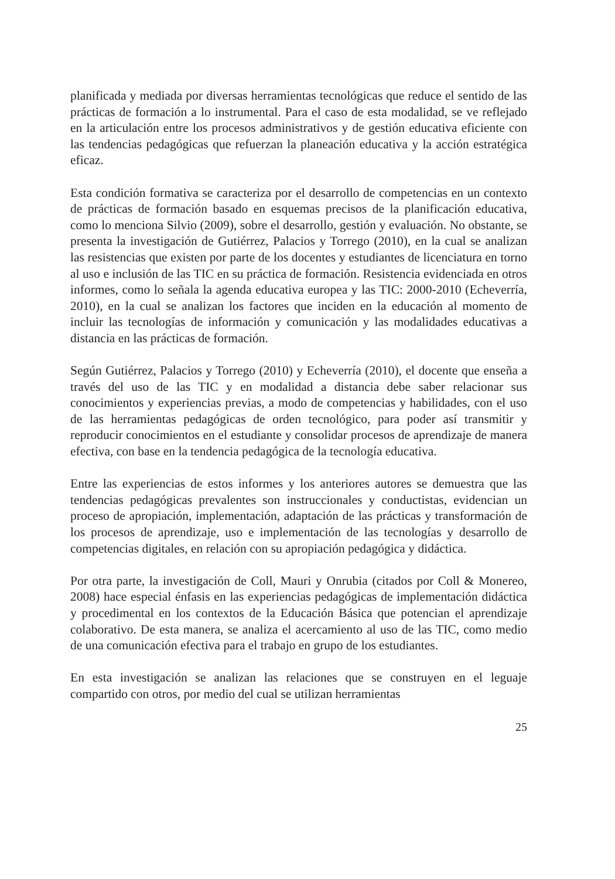planificada y mediada por diversas herramientas tecnológicas que reduce el sentido de las prácticas de formación a lo instrumental. Para el caso de esta modalidad, se ve reflejado en la articulación entre los procesos administrativos y de gestión educativa eficiente con las tendencias pedagógicas que refuerzan la planeación educativa y la acción estratégica eficaz.
Esta condición formativa se caracteriza por el desarrollo de competencias en un contexto de prácticas de formación basado en esquemas precisos de la planificación educativa, como lo menciona Silvio (2009), sobre el desarrollo, gestión y evaluación. No obstante, se presenta la investigación de Gutiérrez, Palacios y Torrego (2010), en la cual se analizan las resistencias que existen por parte de los docentes y estudiantes de licenciatura en torno al uso e inclusión de las TIC en su práctica de formación. Resistencia evidenciada en otros informes, como lo señala la agenda educativa europea y las TIC: 2000-2010 (Echeverría, 2010), en la cual se analizan los factores que inciden en la educación al momento de incluir las tecnologías de información y comunicación y las modalidades educativas a distancia en las prácticas de formación.
Según Gutiérrez, Palacios y Torrego (2010) y Echeverría (2010), el docente que enseña a través del uso de las TIC y en modalidad a distancia debe saber relacionar sus conocimientos y experiencias previas, a modo de competencias y habilidades, con el uso de las herramientas pedagógicas de orden tecnológico, para poder así transmitir y reproducir conocimientos en el estudiante y consolidar procesos de aprendizaje de manera efectiva, con base en la tendencia pedagógica de la tecnología educativa.
Entre las experiencias de estos informes y los anteriores autores se demuestra que las tendencias pedagógicas prevalentes son instruccionales y conductistas, evidencian un proceso de apropiación, implementación, adaptación de las prácticas y transformación de los procesos de aprendizaje, uso e implementación de las tecnologías y desarrollo de competencias digitales, en relación con su apropiación pedagógica y didáctica.
Por otra parte, la investigación de Coll, Mauri y Onrubia (citados por Coll & Monereo, 2008) hace especial énfasis en las experiencias pedagógicas de implementación didáctica y procedimental en los contextos de la Educación Básica que potencian el aprendizaje colaborativo. De esta manera, se analiza el acercamiento al uso de las TIC, como medio de una comunicación efectiva para el trabajo en grupo de los estudiantes.
En esta investigación se analizan las relaciones que se construyen en el leguaje compartido con otros, por medio del cual se utilizan herramientas
25